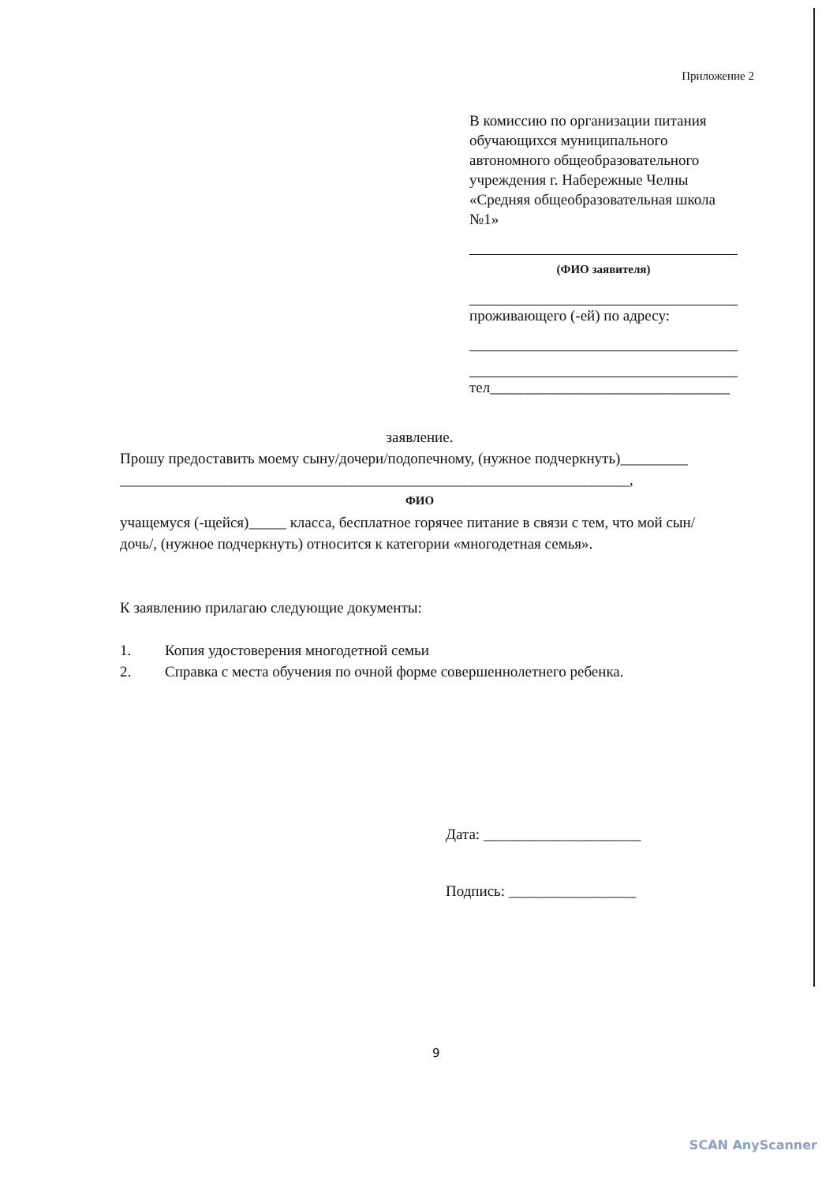Приложение 2
В комиссию по организации питания
обучающихся муниципального автономного общеобразовательного учреждения г. Набережные Челны «Средняя общеобразовательная школа №1»
(ФИО заявителя)
проживающего (-ей) по адресу:
тел________________________________
заявление.
Прошу предоставить моему сыну/дочери/подопечному, (нужное подчеркнуть)_________
____________________________________________________________________,
ФИО
учащемуся (-щейся)_____ класса, бесплатное горячее питание в связи с тем, что мой сын/дочь/, (нужное подчеркнуть) относится к категории «многодетная семья».
К заявлению прилагаю следующие документы:
1. Копия удостоверения многодетной семьи
2. Справка с места обучения по очной форме совершеннолетнего ребенка.
Дата: _____________________
Подпись: _________________
9
SCAN AnyScanner